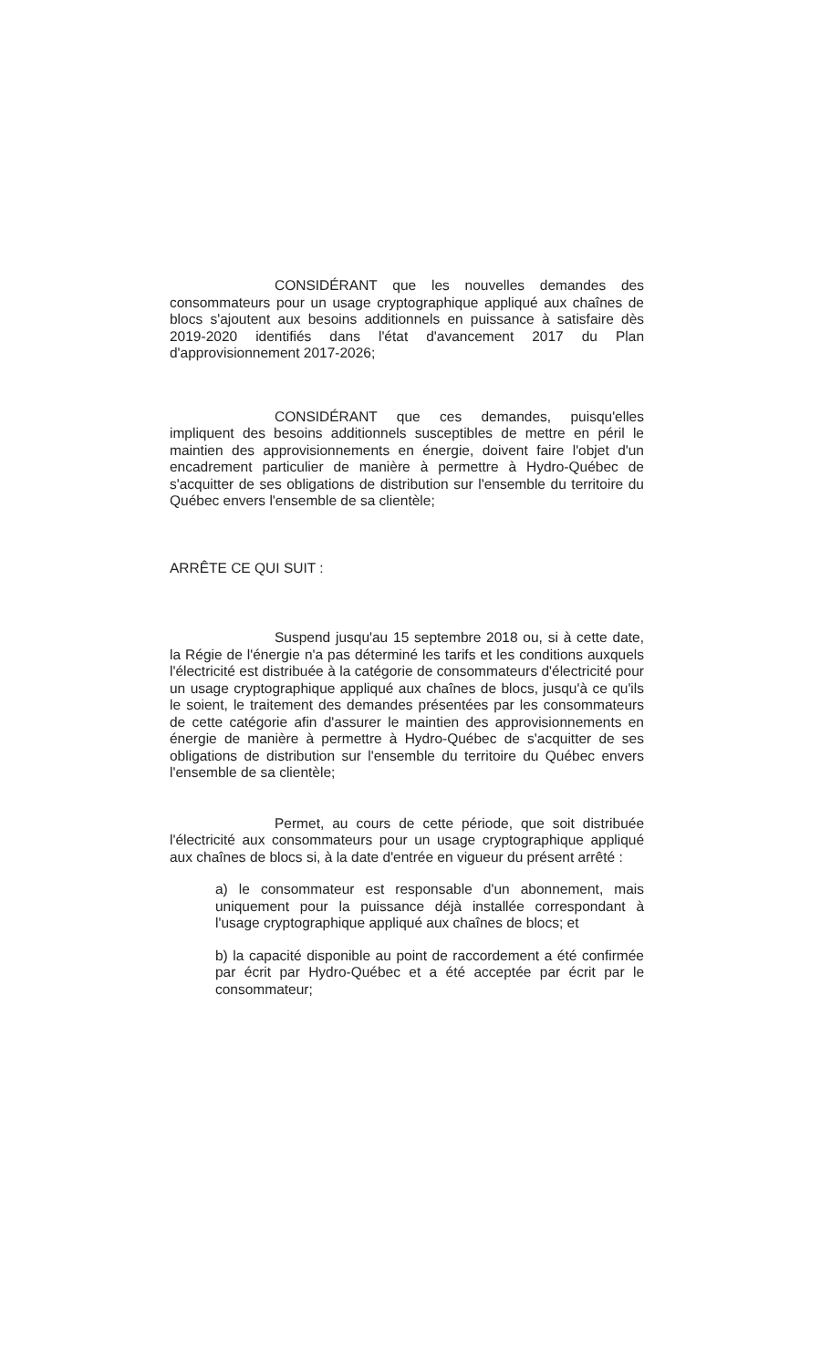CONSIDÉRANT que les nouvelles demandes des consommateurs pour un usage cryptographique appliqué aux chaînes de blocs s'ajoutent aux besoins additionnels en puissance à satisfaire dès 2019-2020 identifiés dans l'état d'avancement 2017 du Plan d'approvisionnement 2017-2026;
CONSIDÉRANT que ces demandes, puisqu'elles impliquent des besoins additionnels susceptibles de mettre en péril le maintien des approvisionnements en énergie, doivent faire l'objet d'un encadrement particulier de manière à permettre à Hydro-Québec de s'acquitter de ses obligations de distribution sur l'ensemble du territoire du Québec envers l'ensemble de sa clientèle;
ARRÊTE CE QUI SUIT :
Suspend jusqu'au 15 septembre 2018 ou, si à cette date, la Régie de l'énergie n'a pas déterminé les tarifs et les conditions auxquels l'électricité est distribuée à la catégorie de consommateurs d'électricité pour un usage cryptographique appliqué aux chaînes de blocs, jusqu'à ce qu'ils le soient, le traitement des demandes présentées par les consommateurs de cette catégorie afin d'assurer le maintien des approvisionnements en énergie de manière à permettre à Hydro-Québec de s'acquitter de ses obligations de distribution sur l'ensemble du territoire du Québec envers l'ensemble de sa clientèle;
Permet, au cours de cette période, que soit distribuée l'électricité aux consommateurs pour un usage cryptographique appliqué aux chaînes de blocs si, à la date d'entrée en vigueur du présent arrêté :
a) le consommateur est responsable d'un abonnement, mais uniquement pour la puissance déjà installée correspondant à l'usage cryptographique appliqué aux chaînes de blocs; et
b) la capacité disponible au point de raccordement a été confirmée par écrit par Hydro-Québec et a été acceptée par écrit par le consommateur;